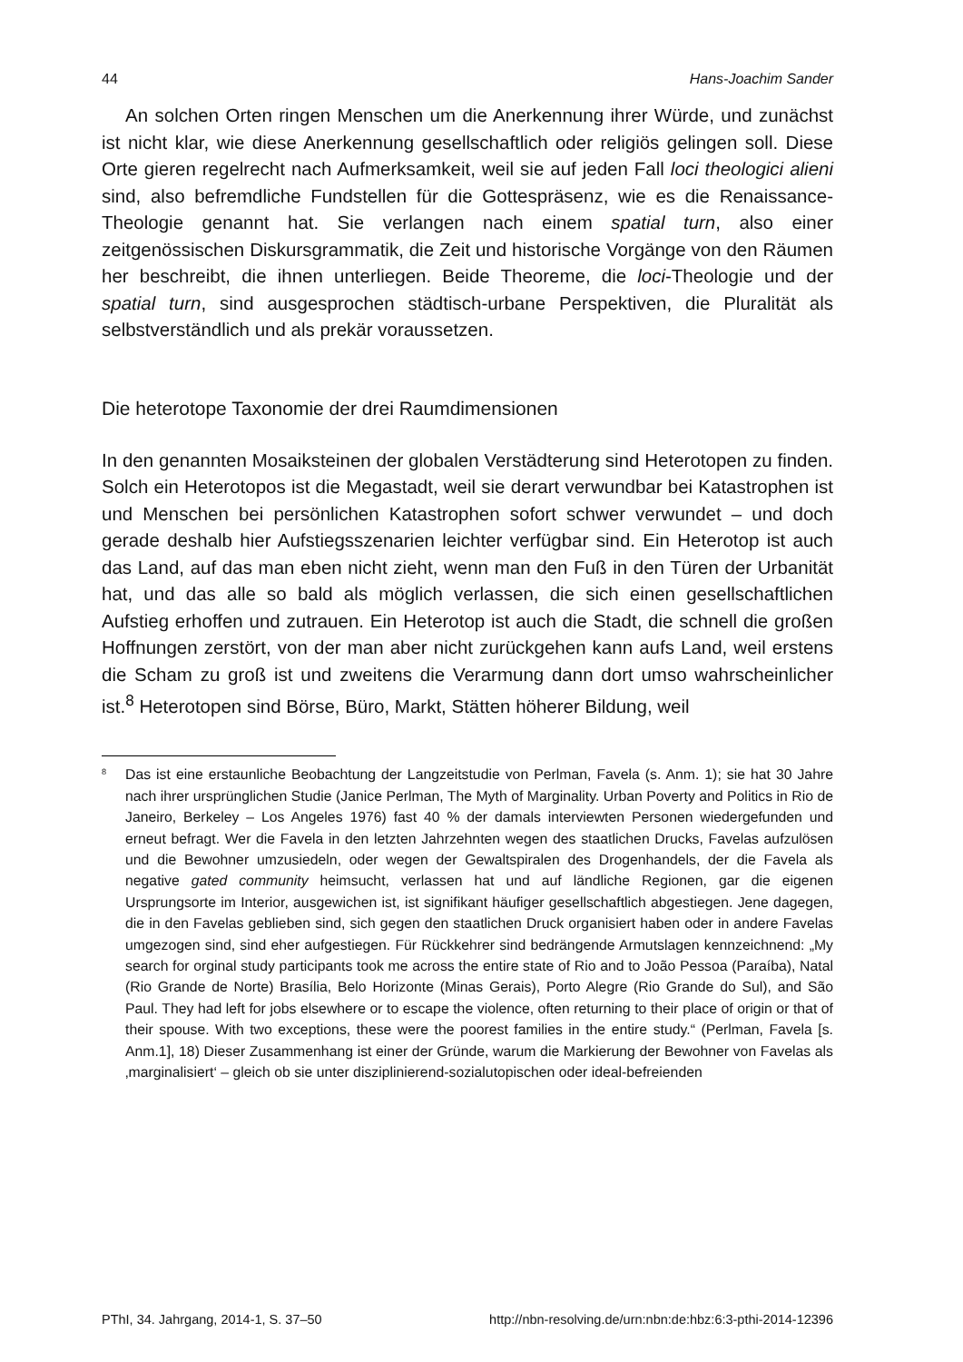44 Hans-Joachim Sander
An solchen Orten ringen Menschen um die Anerkennung ihrer Würde, und zunächst ist nicht klar, wie diese Anerkennung gesellschaftlich oder religiös gelingen soll. Diese Orte gieren regelrecht nach Aufmerksamkeit, weil sie auf jeden Fall loci theologici alieni sind, also befremdliche Fundstellen für die Gottespräsenz, wie es die Renaissance-Theologie genannt hat. Sie verlangen nach einem spatial turn, also einer zeitgenössischen Diskursgrammatik, die Zeit und historische Vorgänge von den Räumen her beschreibt, die ihnen unterliegen. Beide Theoreme, die loci-Theologie und der spatial turn, sind ausgesprochen städtisch-urbane Perspektiven, die Pluralität als selbstverständlich und als prekär voraussetzen.
Die heterotope Taxonomie der drei Raumdimensionen
In den genannten Mosaiksteinen der globalen Verstädterung sind Heterotopen zu finden. Solch ein Heterotopos ist die Megastadt, weil sie derart verwundbar bei Katastrophen ist und Menschen bei persönlichen Katastrophen sofort schwer verwundet – und doch gerade deshalb hier Aufstiegsszenarien leichter verfügbar sind. Ein Heterotop ist auch das Land, auf das man eben nicht zieht, wenn man den Fuß in den Türen der Urbanität hat, und das alle so bald als möglich verlassen, die sich einen gesellschaftlichen Aufstieg erhoffen und zutrauen. Ein Heterotop ist auch die Stadt, die schnell die großen Hoffnungen zerstört, von der man aber nicht zurückgehen kann aufs Land, weil erstens die Scham zu groß ist und zweitens die Verarmung dann dort umso wahrscheinlicher ist.<sup>8</sup> Heterotopen sind Börse, Büro, Markt, Stätten höherer Bildung, weil
<sup>8</sup> Das ist eine erstaunliche Beobachtung der Langzeitstudie von Perlman, Favela (s. Anm. 1); sie hat 30 Jahre nach ihrer ursprünglichen Studie (Janice Perlman, The Myth of Marginality. Urban Poverty and Politics in Rio de Janeiro, Berkeley – Los Angeles 1976) fast 40 % der damals interviewten Personen wiedergefunden und erneut befragt. Wer die Favela in den letzten Jahrzehnten wegen des staatlichen Drucks, Favelas aufzulösen und die Bewohner umzusiedeln, oder wegen der Gewaltspiralen des Drogenhandels, der die Favela als negative gated community heimsucht, verlassen hat und auf ländliche Regionen, gar die eigenen Ursprungsorte im Interior, ausgewichen ist, ist signifikant häufiger gesellschaftlich abgestiegen. Jene dagegen, die in den Favelas geblieben sind, sich gegen den staatlichen Druck organisiert haben oder in andere Favelas umgezogen sind, sind eher aufgestiegen. Für Rückkehrer sind bedrängende Armutslagen kennzeichnend: „My search for orginal study participants took me across the entire state of Rio and to João Pessoa (Paraíba), Natal (Rio Grande de Norte) Brasília, Belo Horizonte (Minas Gerais), Porto Alegre (Rio Grande do Sul), and São Paul. They had left for jobs elsewhere or to escape the violence, often returning to their place of origin or that of their spouse. With two exceptions, these were the poorest families in the entire study.“ (Perlman, Favela [s. Anm.1], 18) Dieser Zusammenhang ist einer der Gründe, warum die Markierung der Bewohner von Favelas als ‚marginalisiert‘ – gleich ob sie unter disziplinierend-sozialutopischen oder ideal-befreienden
PThI, 34. Jahrgang, 2014-1, S. 37–50 http://nbn-resolving.de/urn:nbn:de:hbz:6:3-pthi-2014-12396